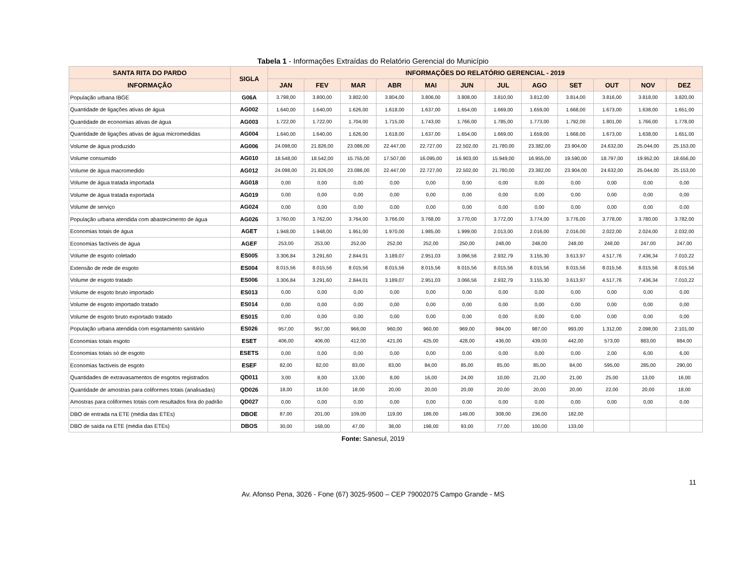Tabela 1 - Informações Extraídas do Relatório Gerencial do Município
| SANTA RITA DO PARDO | SIGLA | INFORMAÇÕES DO RELATÓRIO GERENCIAL - 2019 | | | | | | | | | | | |
| --- | --- | --- | --- | --- | --- | --- | --- | --- | --- | --- | --- | --- | --- |
| INFORMAÇÃO | | JAN | FEV | MAR | ABR | MAI | JUN | JUL | AGO | SET | OUT | NOV | DEZ |
| População urbana IBGE | G06A | 3.798,00 | 3.800,00 | 3.802,00 | 3.804,00 | 3.806,00 | 3.808,00 | 3.810,00 | 3.812,00 | 3.814,00 | 3.816,00 | 3.818,00 | 3.820,00 |
| Quantidade de ligações ativas de água | AG002 | 1.640,00 | 1.640,00 | 1.626,00 | 1.618,00 | 1.637,00 | 1.654,00 | 1.669,00 | 1.659,00 | 1.668,00 | 1.673,00 | 1.638,00 | 1.651,00 |
| Quantidade de economias ativas de água | AG003 | 1.722,00 | 1.722,00 | 1.704,00 | 1.715,00 | 1.743,00 | 1.766,00 | 1.785,00 | 1.773,00 | 1.792,00 | 1.801,00 | 1.766,00 | 1.778,00 |
| Quantidade de ligações ativas de água micromedidas | AG004 | 1.640,00 | 1.640,00 | 1.626,00 | 1.618,00 | 1.637,00 | 1.654,00 | 1.669,00 | 1.659,00 | 1.668,00 | 1.673,00 | 1.638,00 | 1.651,00 |
| Volume de água produzido | AG006 | 24.098,00 | 21.826,00 | 23.086,00 | 22.447,00 | 22.727,00 | 22.502,00 | 21.780,00 | 23.382,00 | 23.904,00 | 24.632,00 | 25.044,00 | 25.153,00 |
| Volume consumido | AG010 | 18.548,00 | 18.542,00 | 15.755,00 | 17.507,00 | 16.095,00 | 16.903,00 | 15.949,00 | 16.955,00 | 19.590,00 | 18.797,00 | 19.952,00 | 18.656,00 |
| Volume de água macromedido | AG012 | 24.098,00 | 21.826,00 | 23.086,00 | 22.447,00 | 22.727,00 | 22.502,00 | 21.780,00 | 23.382,00 | 23.904,00 | 24.632,00 | 25.044,00 | 25.153,00 |
| Volume de água tratada importada | AG018 | 0,00 | 0,00 | 0,00 | 0,00 | 0,00 | 0,00 | 0,00 | 0,00 | 0,00 | 0,00 | 0,00 | 0,00 |
| Volume de água tratada exportada | AG019 | 0,00 | 0,00 | 0,00 | 0,00 | 0,00 | 0,00 | 0,00 | 0,00 | 0,00 | 0,00 | 0,00 | 0,00 |
| Volume de serviço | AG024 | 0,00 | 0,00 | 0,00 | 0,00 | 0,00 | 0,00 | 0,00 | 0,00 | 0,00 | 0,00 | 0,00 | 0,00 |
| População urbana atendida com abastecimento de água | AG026 | 3.760,00 | 3.762,00 | 3.764,00 | 3.766,00 | 3.768,00 | 3.770,00 | 3.772,00 | 3.774,00 | 3.776,00 | 3.778,00 | 3.780,00 | 3.782,00 |
| Economias totais de água | AGET | 1.948,00 | 1.948,00 | 1.951,00 | 1.970,00 | 1.985,00 | 1.999,00 | 2.013,00 | 2.016,00 | 2.016,00 | 2.022,00 | 2.024,00 | 2.032,00 |
| Economias factíveis de água | AGEF | 253,00 | 253,00 | 252,00 | 252,00 | 252,00 | 250,00 | 248,00 | 248,00 | 248,00 | 248,00 | 247,00 | 247,00 |
| Volume de esgoto coletado | ES005 | 3.306,84 | 3.291,60 | 2.844,01 | 3.189,07 | 2.951,03 | 3.066,56 | 2.932,79 | 3.155,30 | 3.613,97 | 4.517,76 | 7.436,34 | 7.010,22 |
| Extensão de rede de esgoto | ES004 | 8.015,56 | 8.015,56 | 8.015,56 | 8.015,56 | 8.015,56 | 8.015,56 | 8.015,56 | 8.015,56 | 8.015,56 | 8.015,56 | 8.015,56 | 8.015,56 |
| Volume de esgoto tratado | ES006 | 3.306,84 | 3.291,60 | 2.844,01 | 3.189,07 | 2.951,03 | 3.066,56 | 2.932,79 | 3.155,30 | 3.613,97 | 4.517,76 | 7.436,34 | 7.010,22 |
| Volume de esgoto bruto importado | ES013 | 0,00 | 0,00 | 0,00 | 0,00 | 0,00 | 0,00 | 0,00 | 0,00 | 0,00 | 0,00 | 0,00 | 0,00 |
| Volume de esgoto importado tratado | ES014 | 0,00 | 0,00 | 0,00 | 0,00 | 0,00 | 0,00 | 0,00 | 0,00 | 0,00 | 0,00 | 0,00 | 0,00 |
| Volume de esgoto bruto exportado tratado | ES015 | 0,00 | 0,00 | 0,00 | 0,00 | 0,00 | 0,00 | 0,00 | 0,00 | 0,00 | 0,00 | 0,00 | 0,00 |
| População urbana atendida com esgotamento sanitário | ES026 | 957,00 | 957,00 | 966,00 | 960,00 | 960,00 | 969,00 | 984,00 | 987,00 | 993,00 | 1.312,00 | 2.098,00 | 2.101,00 |
| Economias totais esgoto | ESET | 406,00 | 406,00 | 412,00 | 421,00 | 425,00 | 428,00 | 436,00 | 439,00 | 442,00 | 573,00 | 883,00 | 884,00 |
| Economias totais só de esgoto | ESETS | 0,00 | 0,00 | 0,00 | 0,00 | 0,00 | 0,00 | 0,00 | 0,00 | 0,00 | 2,00 | 6,00 | 6,00 |
| Economias factíveis de esgoto | ESEF | 82,00 | 82,00 | 83,00 | 83,00 | 84,00 | 85,00 | 85,00 | 85,00 | 84,00 | 595,00 | 285,00 | 290,00 |
| Quantidades de extravasamentos de esgotos registrados | QD011 | 3,00 | 8,00 | 13,00 | 8,00 | 16,00 | 24,00 | 10,00 | 21,00 | 21,00 | 25,00 | 13,00 | 16,00 |
| Quantidade de amostras para coliformes totais (analisadas) | QD026 | 18,00 | 18,00 | 18,00 | 20,00 | 20,00 | 20,00 | 20,00 | 20,00 | 20,00 | 22,00 | 20,00 | 18,00 |
| Amostras para coliformes totais com resultados fora do padrão | QD027 | 0,00 | 0,00 | 0,00 | 0,00 | 0,00 | 0,00 | 0,00 | 0,00 | 0,00 | 0,00 | 0,00 | 0,00 |
| DBO de entrada na ETE (média das ETEs) | DBOE | 87,00 | 201,00 | 109,00 | 119,00 | 186,00 | 149,00 | 308,00 | 236,00 | 182,00 | | | |
| DBO de saída na ETE (média das ETEs) | DBOS | 30,00 | 168,00 | 47,00 | 38,00 | 198,00 | 93,00 | 77,00 | 100,00 | 133,00 | | | |
Fonte: Sanesul, 2019
11
Av. Afonso Pena, 3026 - Fone (67) 3025-9500 – CEP 79002075 Campo Grande - MS